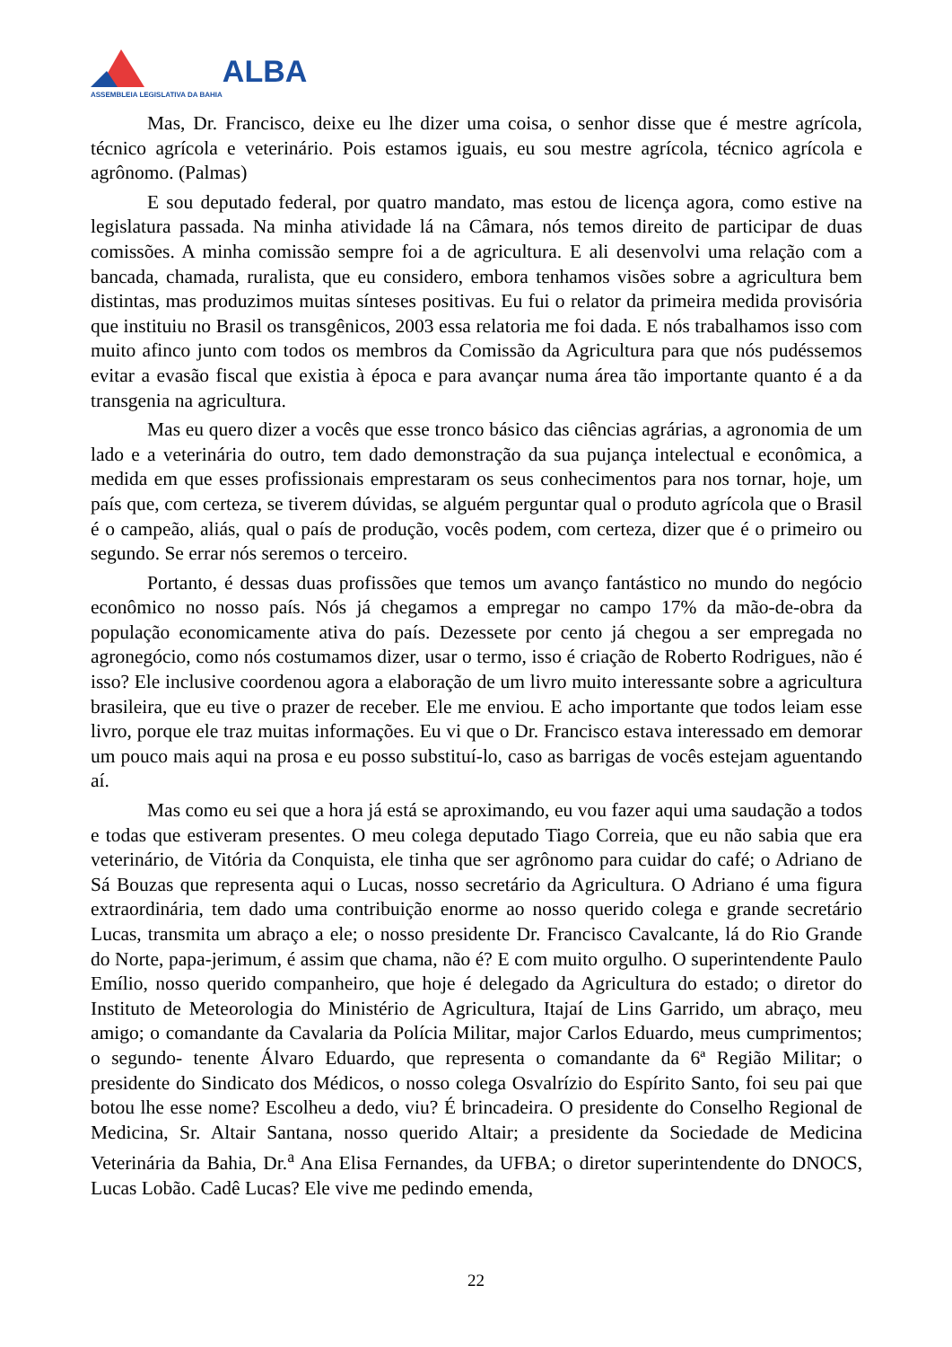ASSEMBLEIA LEGISLATIVA DA BAHIA
ALBA
Mas, Dr. Francisco, deixe eu lhe dizer uma coisa, o senhor disse que é mestre agrícola, técnico agrícola e veterinário. Pois estamos iguais, eu sou mestre agrícola, técnico agrícola e agrônomo. (Palmas)
E sou deputado federal, por quatro mandato, mas estou de licença agora, como estive na legislatura passada. Na minha atividade lá na Câmara, nós temos direito de participar de duas comissões. A minha comissão sempre foi a de agricultura. E ali desenvolvi uma relação com a bancada, chamada, ruralista, que eu considero, embora tenhamos visões sobre a agricultura bem distintas, mas produzimos muitas sínteses positivas. Eu fui o relator da primeira medida provisória que instituiu no Brasil os transgênicos, 2003 essa relatoria me foi dada. E nós trabalhamos isso com muito afinco junto com todos os membros da Comissão da Agricultura para que nós pudéssemos evitar a evasão fiscal que existia à época e para avançar numa área tão importante quanto é a da transgenia na agricultura.
Mas eu quero dizer a vocês que esse tronco básico das ciências agrárias, a agronomia de um lado e a veterinária do outro, tem dado demonstração da sua pujança intelectual e econômica, a medida em que esses profissionais emprestaram os seus conhecimentos para nos tornar, hoje, um país que, com certeza, se tiverem dúvidas, se alguém perguntar qual o produto agrícola que o Brasil é o campeão, aliás, qual o país de produção, vocês podem, com certeza, dizer que é o primeiro ou segundo. Se errar nós seremos o terceiro.
Portanto, é dessas duas profissões que temos um avanço fantástico no mundo do negócio econômico no nosso país. Nós já chegamos a empregar no campo 17% da mão-de-obra da população economicamente ativa do país. Dezessete por cento já chegou a ser empregada no agronegócio, como nós costumamos dizer, usar o termo, isso é criação de Roberto Rodrigues, não é isso? Ele inclusive coordenou agora a elaboração de um livro muito interessante sobre a agricultura brasileira, que eu tive o prazer de receber. Ele me enviou. E acho importante que todos leiam esse livro, porque ele traz muitas informações. Eu vi que o Dr. Francisco estava interessado em demorar um pouco mais aqui na prosa e eu posso substituí-lo, caso as barrigas de vocês estejam aguentando aí.
Mas como eu sei que a hora já está se aproximando, eu vou fazer aqui uma saudação a todos e todas que estiveram presentes. O meu colega deputado Tiago Correia, que eu não sabia que era veterinário, de Vitória da Conquista, ele tinha que ser agrônomo para cuidar do café; o Adriano de Sá Bouzas que representa aqui o Lucas, nosso secretário da Agricultura. O Adriano é uma figura extraordinária, tem dado uma contribuição enorme ao nosso querido colega e grande secretário Lucas, transmita um abraço a ele; o nosso presidente Dr. Francisco Cavalcante, lá do Rio Grande do Norte, papa-jerimum, é assim que chama, não é? E com muito orgulho. O superintendente Paulo Emílio, nosso querido companheiro, que hoje é delegado da Agricultura do estado; o diretor do Instituto de Meteorologia do Ministério de Agricultura, Itajaí de Lins Garrido, um abraço, meu amigo; o comandante da Cavalaria da Polícia Militar, major Carlos Eduardo, meus cumprimentos; o segundo- tenente Álvaro Eduardo, que representa o comandante da 6ª Região Militar; o presidente do Sindicato dos Médicos, o nosso colega Osvalrízio do Espírito Santo, foi seu pai que botou lhe esse nome? Escolheu a dedo, viu? É brincadeira. O presidente do Conselho Regional de Medicina, Sr. Altair Santana, nosso querido Altair; a presidente da Sociedade de Medicina Veterinária da Bahia, Dr.<sup>a</sup> Ana Elisa Fernandes, da UFBA; o diretor superintendente do DNOCS, Lucas Lobão. Cadê Lucas? Ele vive me pedindo emenda,
22